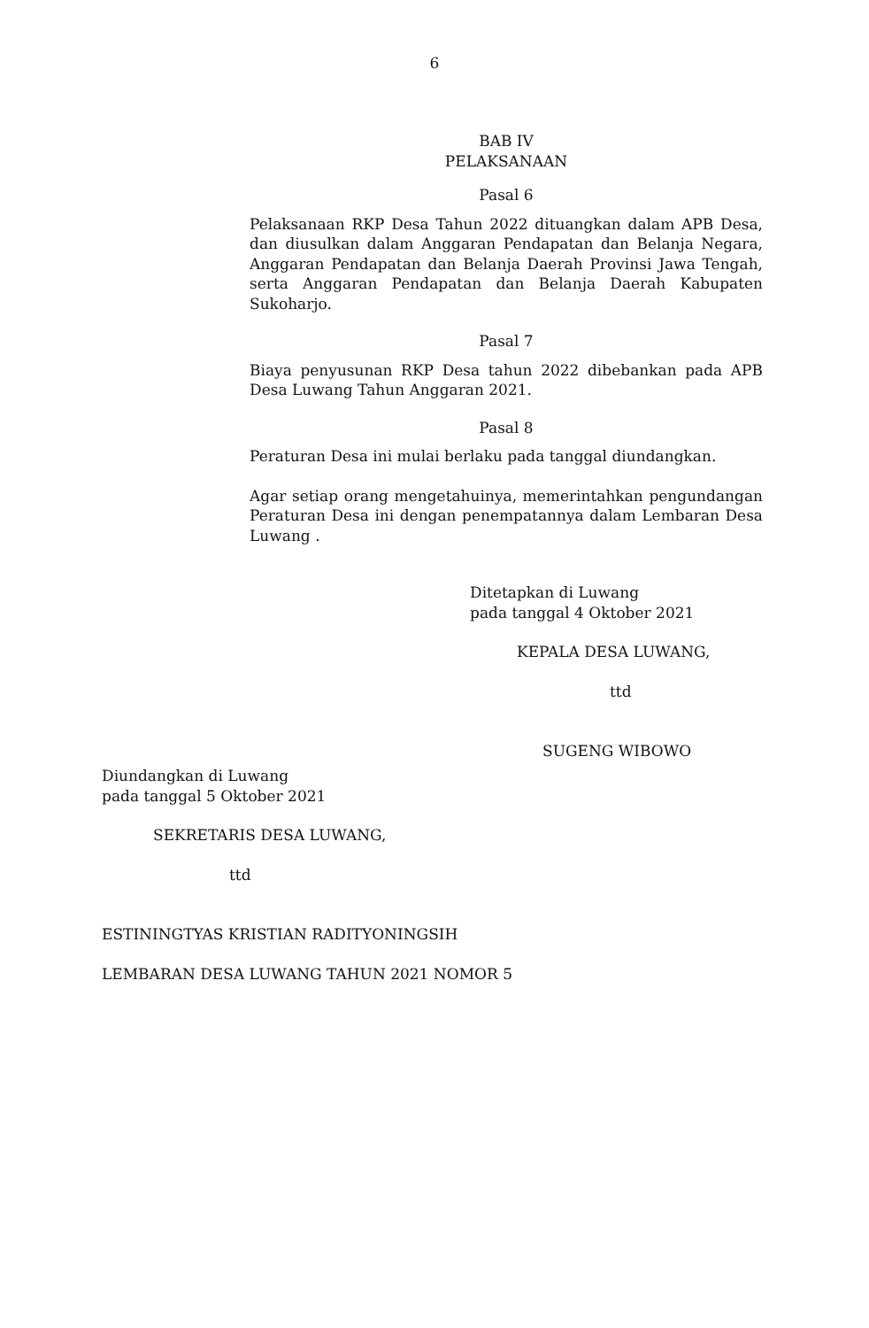6
BAB IV
PELAKSANAAN
Pasal 6
Pelaksanaan RKP Desa Tahun 2022 dituangkan dalam APB Desa, dan diusulkan dalam Anggaran Pendapatan dan Belanja Negara, Anggaran Pendapatan dan Belanja Daerah Provinsi Jawa Tengah, serta Anggaran Pendapatan dan Belanja Daerah Kabupaten Sukoharjo.
Pasal 7
Biaya penyusunan RKP Desa tahun 2022 dibebankan pada APB Desa Luwang Tahun Anggaran 2021.
Pasal 8
Peraturan Desa ini mulai berlaku pada tanggal diundangkan.
Agar setiap orang mengetahuinya, memerintahkan pengundangan Peraturan Desa ini dengan penempatannya dalam Lembaran Desa Luwang .
Ditetapkan di Luwang
pada tanggal 4 Oktober 2021
KEPALA DESA LUWANG,
ttd
SUGENG WIBOWO
Diundangkan di Luwang
pada tanggal 5 Oktober 2021
SEKRETARIS DESA LUWANG,
ttd
ESTININGTYAS KRISTIAN RADITYONINGSIH
LEMBARAN DESA LUWANG TAHUN 2021 NOMOR 5